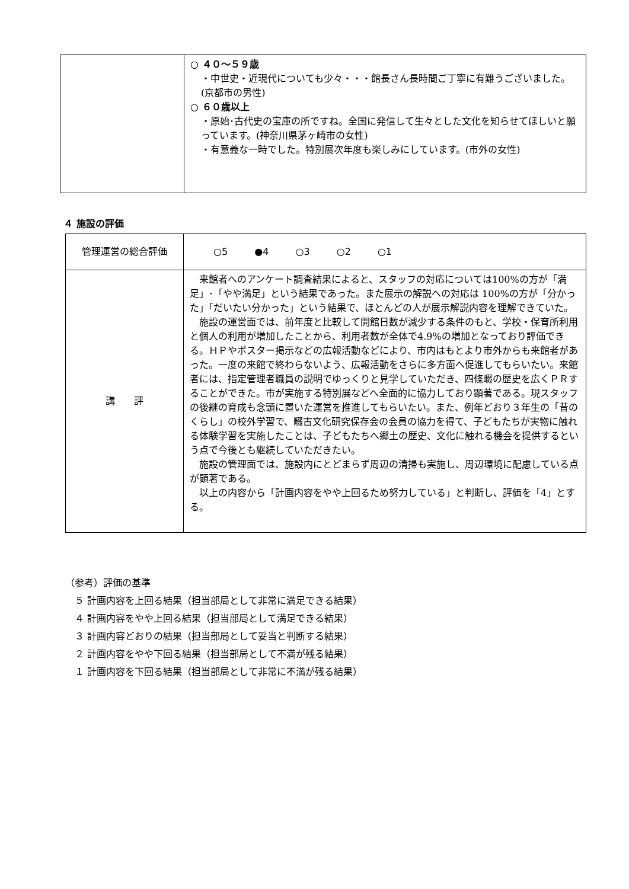| | ○ ４０～５９歳 ・中世史・近現代についても少々・・・館長さん長時間ご丁寧に有難うございました。(京都市の男性) ○ ６０歳以上 ・原始･古代史の宝庫の所ですね。全国に発信して生々とした文化を知らせてほしいと願っています。(神奈川県茅ヶ崎市の女性) ・有意義な一時でした。特別展次年度も楽しみにしています。(市外の女性) |
４ 施設の評価
| 管理運営の総合評価 | ○5 ●4 ○3 ○2 ○1 |
| 講 評 | 来館者へのアンケート調査結果によると、スタッフの対応については100%の方が「満足」･「やや満足」という結果であった。また展示の解説への対応は 100%の方が「分かった」「だいたい分かった」という結果で、ほとんどの人が展示解説内容を理解できていた。 施設の運営面では、前年度と比較して開館日数が減少する条件のもと、学校・保育所利用と個人の利用が増加したことから、利用者数が全体で4.9%の増加となっており評価できる。ＨＰやポスター掲示などの広報活動などにより、市内はもとより市外からも来館者があった。一度の来館で終わらないよう、広報活動をさらに多方面へ促進してもらいたい。来館者には、指定管理者職員の説明でゆっくりと見学していただき、四條畷の歴史を広くＰＲすることができた。市が実施する特別展などへ全面的に協力しており顕著である。現スタッフの後継の育成も念頭に置いた運営を推進してもらいたい。また、例年どおり３年生の「昔のくらし」の校外学習で、畷古文化研究保存会の会員の協力を得て、子どもたちが実物に触れる体験学習を実施したことは、子どもたちへ郷土の歴史、文化に触れる機会を提供するという点で今後とも継続していただきたい。 施設の管理面では、施設内にとどまらず周辺の清掃も実施し、周辺環境に配慮している点が顕著である。 以上の内容から「計画内容をやや上回るため努力している」と判断し、評価を「4」とする。 |
（参考）評価の基準
　５ 計画内容を上回る結果（担当部局として非常に満足できる結果）
　４ 計画内容をやや上回る結果（担当部局として満足できる結果）
　３ 計画内容どおりの結果（担当部局として妥当と判断する結果）
　２ 計画内容をやや下回る結果（担当部局として不満が残る結果）
　１ 計画内容を下回る結果（担当部局として非常に不満が残る結果）